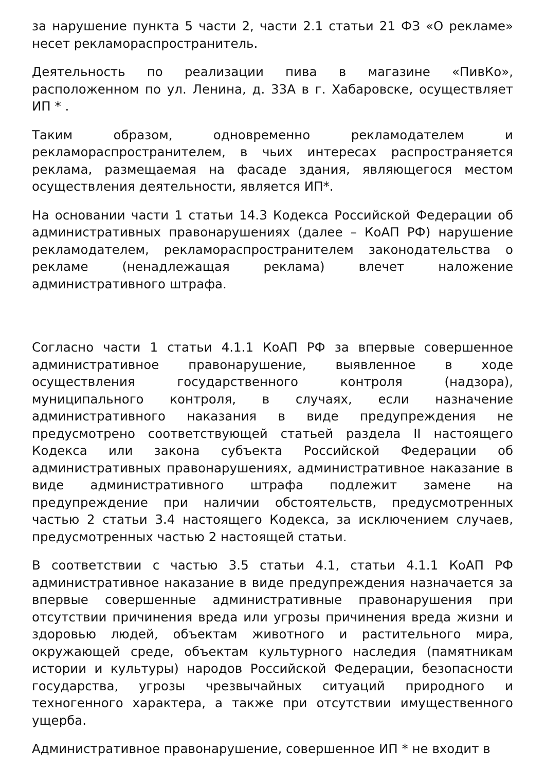за нарушение пункта 5 части 2, части 2.1 статьи 21 ФЗ «О рекламе» несет рекламораспространитель.
Деятельность по реализации пива в магазине «ПивКо», расположенном по ул. Ленина, д. 33А в г. Хабаровске, осуществляет ИП * .
Таким образом, одновременно рекламодателем и рекламораспространителем, в чьих интересах распространяется реклама, размещаемая на фасаде здания, являющегося местом осуществления деятельности, является ИП*.
На основании части 1 статьи 14.3 Кодекса Российской Федерации об административных правонарушениях (далее – КоАП РФ) нарушение рекламодателем, рекламораспространителем законодательства о рекламе (ненадлежащая реклама) влечет наложение административного штрафа.
Согласно части 1 статьи 4.1.1 КоАП РФ за впервые совершенное административное правонарушение, выявленное в ходе осуществления государственного контроля (надзора), муниципального контроля, в случаях, если назначение административного наказания в виде предупреждения не предусмотрено соответствующей статьей раздела II настоящего Кодекса или закона субъекта Российской Федерации об административных правонарушениях, административное наказание в виде административного штрафа подлежит замене на предупреждение при наличии обстоятельств, предусмотренных частью 2 статьи 3.4 настоящего Кодекса, за исключением случаев, предусмотренных частью 2 настоящей статьи.
В соответствии с частью 3.5 статьи 4.1, статьи 4.1.1 КоАП РФ административное наказание в виде предупреждения назначается за впервые совершенные административные правонарушения при отсутствии причинения вреда или угрозы причинения вреда жизни и здоровью людей, объектам животного и растительного мира, окружающей среде, объектам культурного наследия (памятникам истории и культуры) народов Российской Федерации, безопасности государства, угрозы чрезвычайных ситуаций природного и техногенного характера, а также при отсутствии имущественного ущерба.
Административное правонарушение, совершенное ИП * не входит в